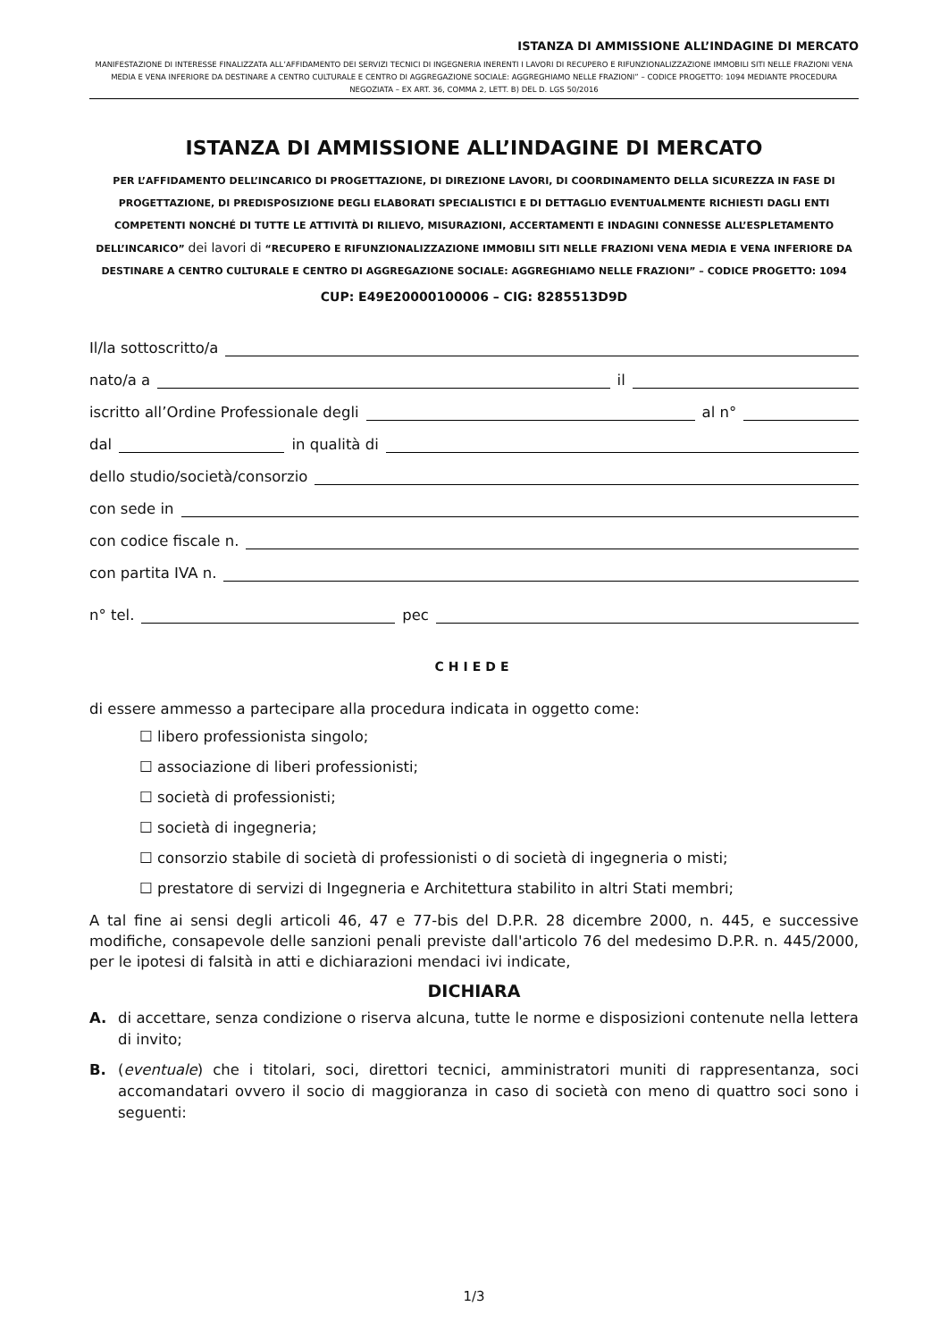ISTANZA DI AMMISSIONE ALL’INDAGINE DI MERCATO
MANIFESTAZIONE DI INTERESSE FINALIZZATA ALL’AFFIDAMENTO DEI SERVIZI TECNICI DI INGEGNERIA INERENTI I LAVORI DI RECUPERO E RIFUNZIONALIZZAZIONE IMMOBILI SITI NELLE FRAZIONI VENA MEDIA E VENA INFERIORE DA DESTINARE A CENTRO CULTURALE E CENTRO DI AGGREGAZIONE SOCIALE: AGGREGHIAMO NELLE FRAZIONI” – CODICE PROGETTO: 1094 MEDIANTE PROCEDURA NEGOZIATA – EX ART. 36, COMMA 2, LETT. B) DEL D. LGS 50/2016
ISTANZA DI AMMISSIONE ALL’INDAGINE DI MERCATO
PER L’AFFIDAMENTO DELL’INCARICO DI PROGETTAZIONE, DI DIREZIONE LAVORI, DI COORDINAMENTO DELLA SICUREZZA IN FASE DI PROGETTAZIONE, DI PREDISPOSIZIONE DEGLI ELABORATI SPECIALISTICI E DI DETTAGLIO EVENTUALMENTE RICHIESTI DAGLI ENTI COMPETENTI NONCHÉ DI TUTTE LE ATTIVITÀ DI RILIEVO, MISURAZIONI, ACCERTAMENTI E INDAGINI CONNESSE ALL’ESPLETAMENTO DELL’INCARICO” dei lavori di “RECUPERO E RIFUNZIONALIZZAZIONE IMMOBILI SITI NELLE FRAZIONI VENA MEDIA E VENA INFERIORE DA DESTINARE A CENTRO CULTURALE E CENTRO DI AGGREGAZIONE SOCIALE: AGGREGHIAMO NELLE FRAZIONI” – CODICE PROGETTO: 1094
CUP: E49E20000100006 – CIG: 8285513D9D
Il/la sottoscritto/a
nato/a a il
iscritto all’Ordine Professionale degli al n°
dal in qualità di
dello studio/società/consorzio
con sede in
con codice fiscale n.
con partita IVA n.
n° tel. pec
CHIEDE
di essere ammesso a partecipare alla procedura indicata in oggetto come:
☐ libero professionista singolo;
☐ associazione di liberi professionisti;
☐ società di professionisti;
☐ società di ingegneria;
☐ consorzio stabile di società di professionisti o di società di ingegneria o misti;
☐ prestatore di servizi di Ingegneria e Architettura stabilito in altri Stati membri;
A tal fine ai sensi degli articoli 46, 47 e 77-bis del D.P.R. 28 dicembre 2000, n. 445, e successive modifiche, consapevole delle sanzioni penali previste dall'articolo 76 del medesimo D.P.R. n. 445/2000, per le ipotesi di falsità in atti e dichiarazioni mendaci ivi indicate,
DICHIARA
A. di accettare, senza condizione o riserva alcuna, tutte le norme e disposizioni contenute nella lettera di invito;
B. (eventuale) che i titolari, soci, direttori tecnici, amministratori muniti di rappresentanza, soci accomandatari ovvero il socio di maggioranza in caso di società con meno di quattro soci sono i seguenti:
1/3